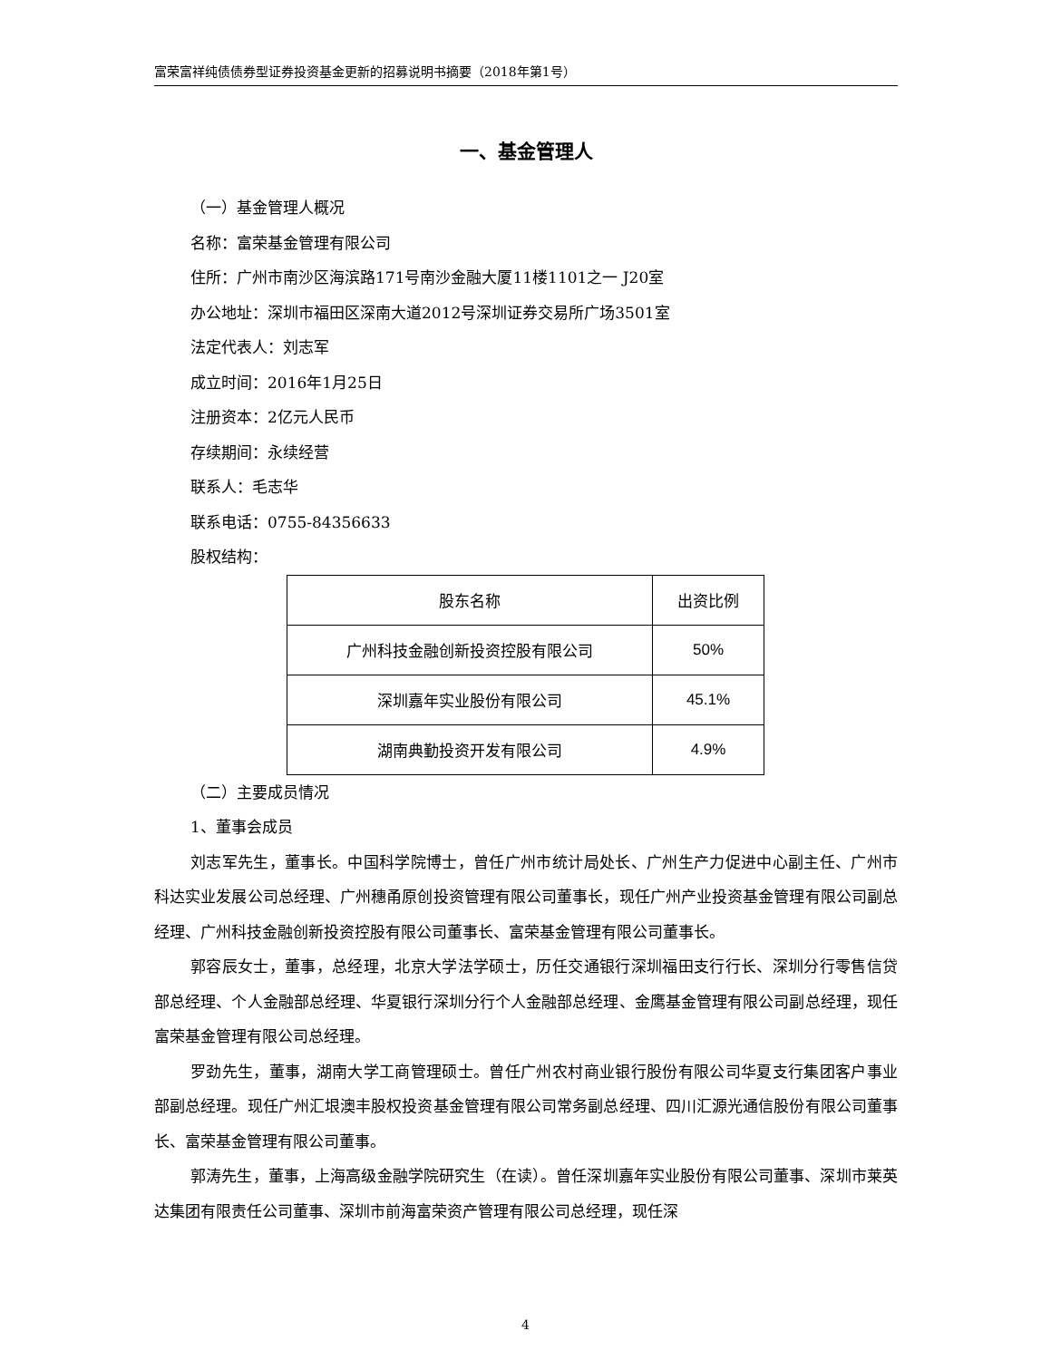富荣富祥纯债债券型证券投资基金更新的招募说明书摘要（2018年第1号）
一、基金管理人
（一）基金管理人概况
名称：富荣基金管理有限公司
住所：广州市南沙区海滨路171号南沙金融大厦11楼1101之一 J20室
办公地址：深圳市福田区深南大道2012号深圳证券交易所广场3501室
法定代表人：刘志军
成立时间：2016年1月25日
注册资本：2亿元人民币
存续期间：永续经营
联系人：毛志华
联系电话：0755-84356633
股权结构：
| 股东名称 | 出资比例 |
| 广州科技金融创新投资控股有限公司 | 50% |
| 深圳嘉年实业股份有限公司 | 45.1% |
| 湖南典勤投资开发有限公司 | 4.9% |
（二）主要成员情况
1、董事会成员
刘志军先生，董事长。中国科学院博士，曾任广州市统计局处长、广州生产力促进中心副主任、广州市科达实业发展公司总经理、广州穗甬原创投资管理有限公司董事长，现任广州产业投资基金管理有限公司副总经理、广州科技金融创新投资控股有限公司董事长、富荣基金管理有限公司董事长。
郭容辰女士，董事，总经理，北京大学法学硕士，历任交通银行深圳福田支行行长、深圳分行零售信贷部总经理、个人金融部总经理、华夏银行深圳分行个人金融部总经理、金鹰基金管理有限公司副总经理，现任富荣基金管理有限公司总经理。
罗劲先生，董事，湖南大学工商管理硕士。曾任广州农村商业银行股份有限公司华夏支行集团客户事业部副总经理。现任广州汇垠澳丰股权投资基金管理有限公司常务副总经理、四川汇源光通信股份有限公司董事长、富荣基金管理有限公司董事。
郭涛先生，董事，上海高级金融学院研究生（在读）。曾任深圳嘉年实业股份有限公司董事、深圳市莱英达集团有限责任公司董事、深圳市前海富荣资产管理有限公司总经理，现任深
4